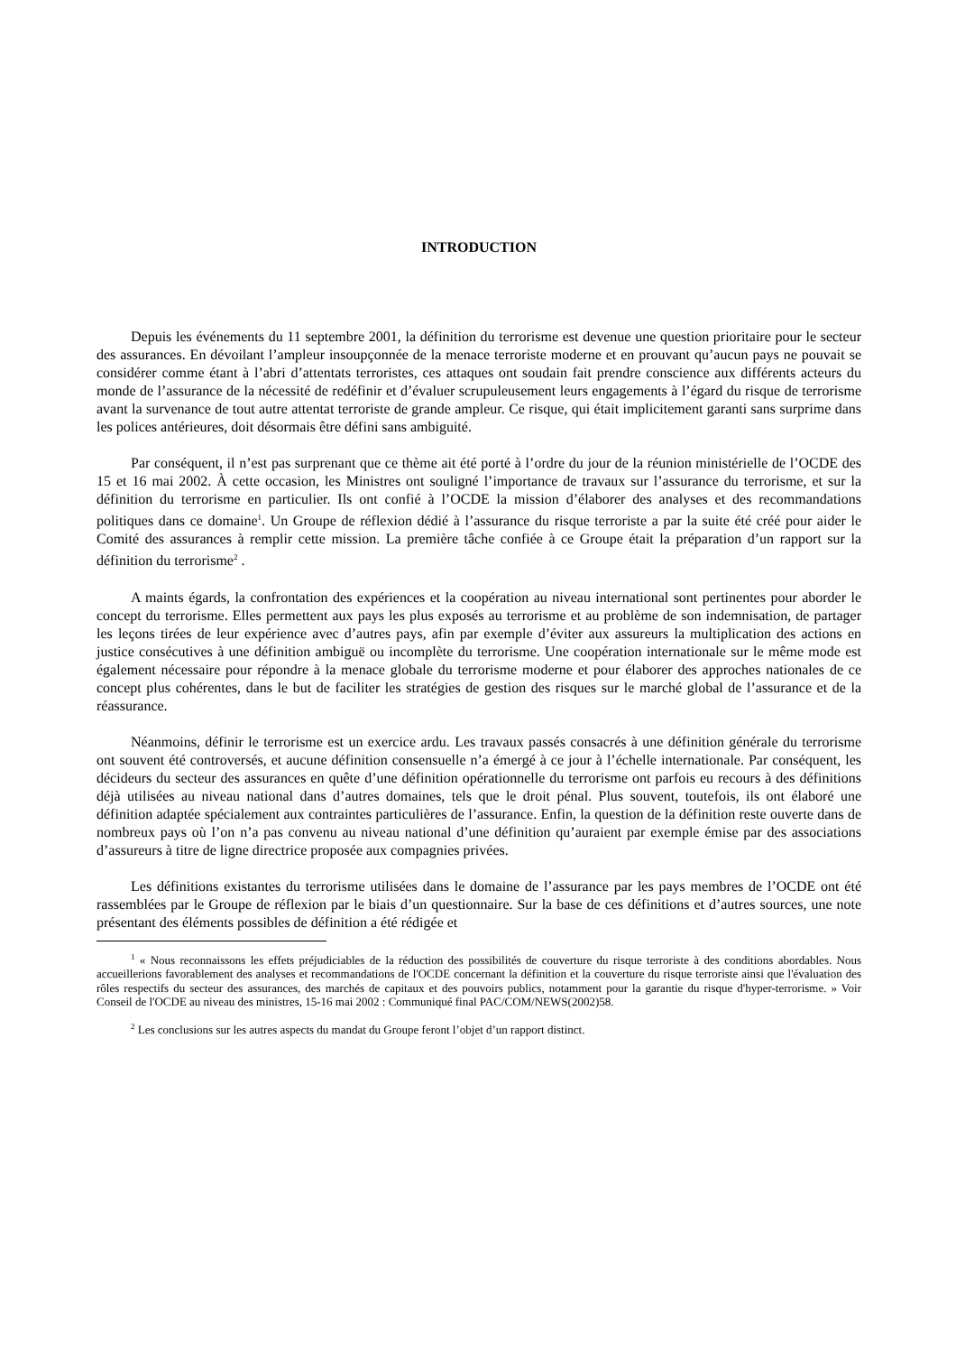INTRODUCTION
Depuis les événements du 11 septembre 2001, la définition du terrorisme est devenue une question prioritaire pour le secteur des assurances. En dévoilant l’ampleur insoupçonnée de la menace terroriste moderne et en prouvant qu’aucun pays ne pouvait se considérer comme étant à l’abri d’attentats terroristes, ces attaques ont soudain fait prendre conscience aux différents acteurs du monde de l’assurance de la nécessité de redéfinir et d’évaluer scrupuleusement leurs engagements à l’égard du risque de terrorisme avant la survenance de tout autre attentat terroriste de grande ampleur. Ce risque, qui était implicitement garanti sans surprime dans les polices antérieures, doit désormais être défini sans ambiguité.
Par conséquent, il n’est pas surprenant que ce thème ait été porté à l’ordre du jour de la réunion ministérielle de l’OCDE des 15 et 16 mai 2002. À cette occasion, les Ministres ont souligné l’importance de travaux sur l’assurance du terrorisme, et sur la définition du terrorisme en particulier. Ils ont confié à l’OCDE la mission d’élaborer des analyses et des recommandations politiques dans ce domaine<sup>1</sup>. Un Groupe de réflexion dédié à l’assurance du risque terroriste a par la suite été créé pour aider le Comité des assurances à remplir cette mission. La première tâche confiée à ce Groupe était la préparation d’un rapport sur la définition du terrorisme<sup>2</sup> .
A maints égards, la confrontation des expériences et la coopération au niveau international sont pertinentes pour aborder le concept du terrorisme. Elles permettent aux pays les plus exposés au terrorisme et au problème de son indemnisation, de partager les leçons tirées de leur expérience avec d’autres pays, afin par exemple d’éviter aux assureurs la multiplication des actions en justice consécutives à une définition ambiguë ou incomplète du terrorisme. Une coopération internationale sur le même mode est également nécessaire pour répondre à la menace globale du terrorisme moderne et pour élaborer des approches nationales de ce concept plus cohérentes, dans le but de faciliter les stratégies de gestion des risques sur le marché global de l’assurance et de la réassurance.
Néanmoins, définir le terrorisme est un exercice ardu. Les travaux passés consacrés à une définition générale du terrorisme ont souvent été controversés, et aucune définition consensuelle n’a émergé à ce jour à l’échelle internationale. Par conséquent, les décideurs du secteur des assurances en quête d’une définition opérationnelle du terrorisme ont parfois eu recours à des définitions déjà utilisées au niveau national dans d’autres domaines, tels que le droit pénal. Plus souvent, toutefois, ils ont élaboré une définition adaptée spécialement aux contraintes particulières de l’assurance. Enfin, la question de la définition reste ouverte dans de nombreux pays où l’on n’a pas convenu au niveau national d’une définition qu’auraient par exemple émise par des associations d’assureurs à titre de ligne directrice proposée aux compagnies privées.
Les définitions existantes du terrorisme utilisées dans le domaine de l’assurance par les pays membres de l’OCDE ont été rassemblées par le Groupe de réflexion par le biais d’un questionnaire. Sur la base de ces définitions et d’autres sources, une note présentant des éléments possibles de définition a été rédigée et
<sup>1</sup> « Nous reconnaissons les effets préjudiciables de la réduction des possibilités de couverture du risque terroriste à des conditions abordables. Nous accueillerions favorablement des analyses et recommandations de l'OCDE concernant la définition et la couverture du risque terroriste ainsi que l'évaluation des rôles respectifs du secteur des assurances, des marchés de capitaux et des pouvoirs publics, notamment pour la garantie du risque d'hyper-terrorisme. » Voir Conseil de l'OCDE au niveau des ministres, 15-16 mai 2002 : Communiqué final PAC/COM/NEWS(2002)58.
<sup>2</sup> Les conclusions sur les autres aspects du mandat du Groupe feront l’objet d’un rapport distinct.